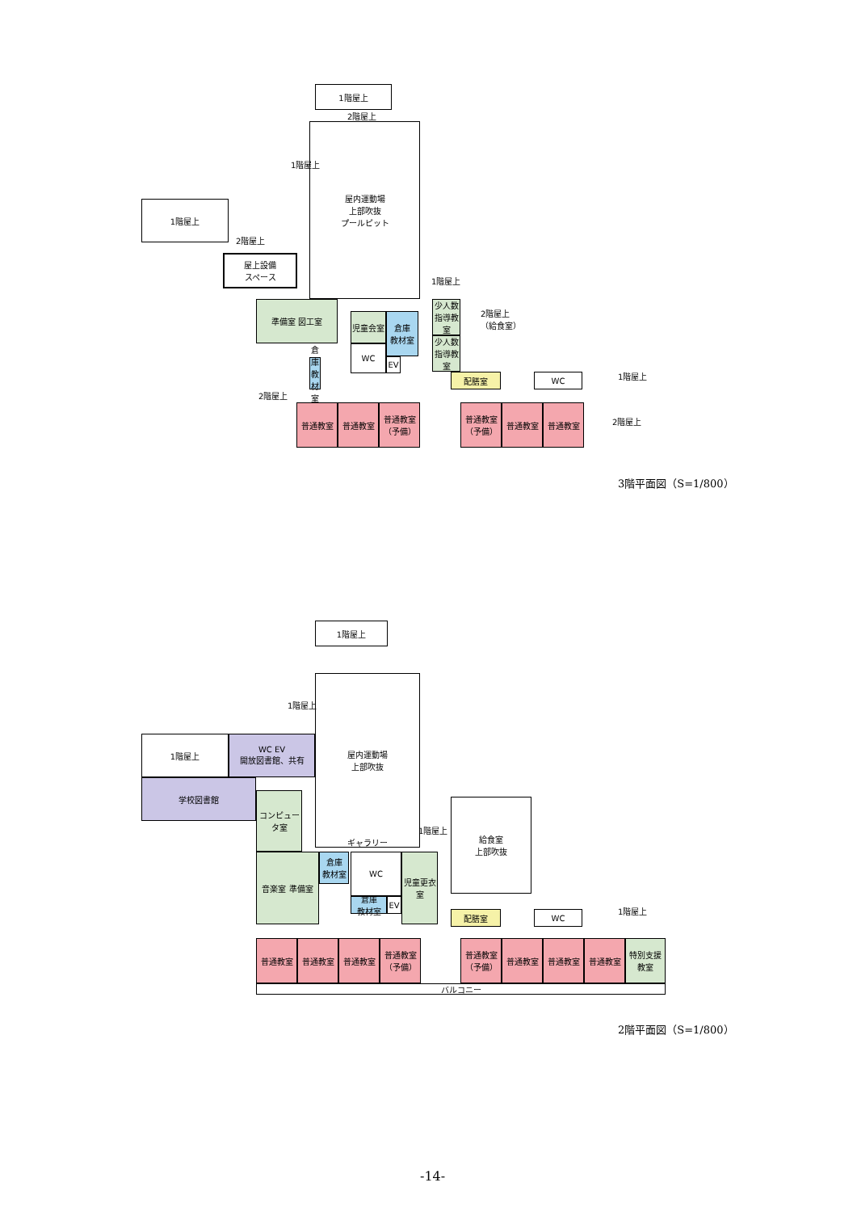1階屋上
2階屋上
屋内運動場
上部吹抜
プールピット
1階屋上
1階屋上
2階屋上
屋上設備
スペース
1階屋上
準備室 図工室
児童会室
倉庫
教材室
WC
EV
少人数
指導教室
少人数指導教室
2階屋上
（給食室）
倉庫
教材室
2階屋上
配膳室 WC 1階屋上
普通教室 普通教室
普通教室
（予備）
普通教室
（予備）
普通教室 普通教室
2階屋上
3階平面図（S=1/800）
1階屋上
1階屋上
屋内運動場
上部吹抜
ギャラリー
1階屋上
WC EV
開放図書館、共有
学校図書館
コンピュータ室
1階屋上
給食室
上部吹抜
音楽室 準備室
倉庫
教材室
WC
倉庫
教材室
EV
児童更衣室
配膳室 WC 1階屋上
普通教室 普通教室 普通教室
普通教室
（予備）
普通教室
（予備）
普通教室 普通教室 普通教室
特別支援教室
バルコニー
2階平面図（S=1/800）
-14-